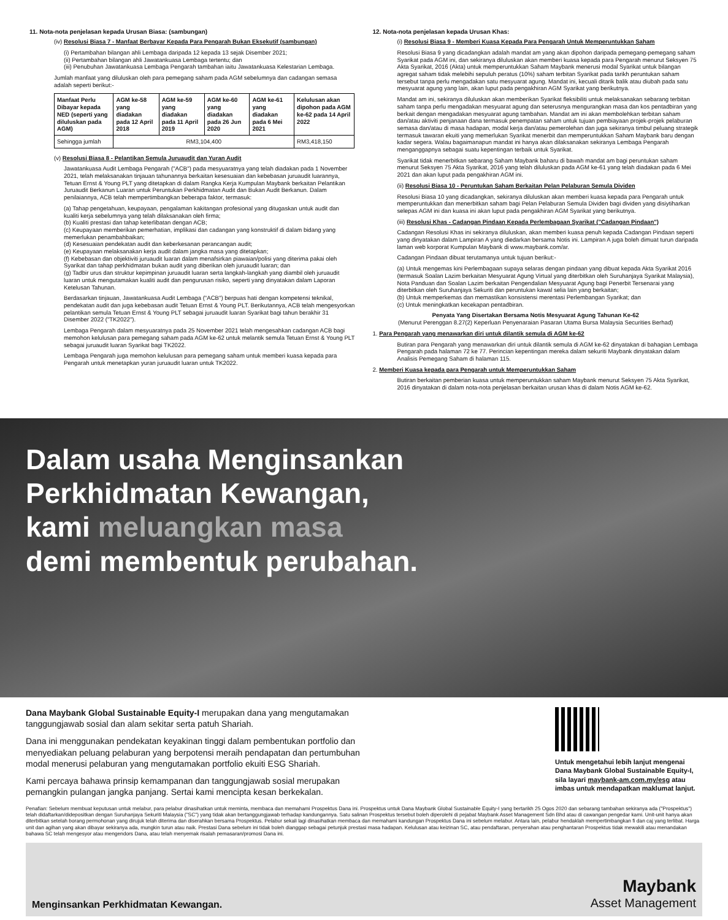11. Nota-nota penjelasan kepada Urusan Biasa: (sambungan)
(iv) Resolusi Biasa 7 - Manfaat Berbayar Kepada Para Pengarah Bukan Eksekutif (sambungan)
(i) Pertambahan bilangan ahli Lembaga daripada 12 kepada 13 sejak Disember 2021;
(ii) Pertambahan bilangan ahli Jawatankuasa Lembaga tertentu; dan
(iii) Penubuhan Jawatankuasa Lembaga Pengarah tambahan iaitu Jawatankuasa Kelestarian Lembaga.
Jumlah manfaat yang diluluskan oleh para pemegang saham pada AGM sebelumnya dan cadangan semasa adalah seperti berikut:-
| Manfaat Perlu Dibayar kepada NED (seperti yang diluluskan pada AGM) | AGM ke-58 yang diadakan pada 12 April 2018 | AGM ke-59 yang diadakan pada 11 April 2019 | AGM ke-60 yang diadakan pada 26 Jun 2020 | AGM ke-61 yang diadakan pada 6 Mei 2021 | Kelulusan akan dipohon pada AGM ke-62 pada 14 April 2022 |
| --- | --- | --- | --- | --- | --- |
| Sehingga jumlah | RM3,104,400 | | | | RM3,418,150 |
(v) Resolusi Biasa 8 - Pelantikan Semula Juruaudit dan Yuran Audit
Jawatankuasa Audit Lembaga Pengarah ("ACB") pada mesyuaratnya yang telah diadakan pada 1 November 2021, telah melaksanakan tinjauan tahunannya berkaitan kesesuaian dan kebebasan juruaudit luarannya, Tetuan Ernst & Young PLT yang ditetapkan di dalam Rangka Kerja Kumpulan Maybank berkaitan Pelantikan Juruaudit Berkanun Luaran untuk Peruntukan Perkhidmatan Audit dan Bukan Audit Berkanun. Dalam penilaiannya, ACB telah mempertimbangkan beberapa faktor, termasuk:
(a) Tahap pengetahuan, keupayaan, pengalaman kakitangan profesional yang ditugaskan untuk audit dan kualiti kerja sebelumnya yang telah dilaksanakan oleh firma;
(b) Kualiti prestasi dan tahap keterlibatan dengan ACB;
(c) Keupayaan memberikan pemerhatian, implikasi dan cadangan yang konstruktif di dalam bidang yang memerlukan penambahbaikan;
(d) Kesesuaian pendekatan audit dan keberkesanan perancangan audit;
(e) Keupayaan melaksanakan kerja audit dalam jangka masa yang ditetapkan;
(f) Kebebasan dan objektiviti juruaudit luaran dalam menafsirkan piawaian/polisi yang diterima pakai oleh Syarikat dan tahap perkhidmatan bukan audit yang diberikan oleh juruaudit luaran; dan
(g) Tadbir urus dan struktur kepimpinan juruaudit luaran serta langkah-langkah yang diambil oleh juruaudit luaran untuk mengutamakan kualiti audit dan pengurusan risiko, seperti yang dinyatakan dalam Laporan Ketelusan Tahunan.
Berdasarkan tinjauan, Jawatankuasa Audit Lembaga ("ACB") berpuas hati dengan kompetensi teknikal, pendekatan audit dan juga kebebasan audit Tetuan Ernst & Young PLT. Berikutannya, ACB telah mengesyorkan pelantikan semula Tetuan Ernst & Young PLT sebagai juruaudit luaran Syarikat bagi tahun berakhir 31 Disember 2022 ("TK2022").
Lembaga Pengarah dalam mesyuaratnya pada 25 November 2021 telah mengesahkan cadangan ACB bagi memohon kelulusan para pemegang saham pada AGM ke-62 untuk melantik semula Tetuan Ernst & Young PLT sebagai juruaudit luaran Syarikat bagi TK2022.
Lembaga Pengarah juga memohon kelulusan para pemegang saham untuk memberi kuasa kepada para Pengarah untuk menetapkan yuran juruaudit luaran untuk TK2022.
12. Nota-nota penjelasan kepada Urusan Khas:
(i) Resolusi Biasa 9 - Memberi Kuasa Kepada Para Pengarah Untuk Memperuntukkan Saham
Resolusi Biasa 9 yang dicadangkan adalah mandat am yang akan dipohon daripada pemegang-pemegang saham Syarikat pada AGM ini, dan sekiranya diluluskan akan memberi kuasa kepada para Pengarah menurut Seksyen 75 Akta Syarikat, 2016 (Akta) untuk memperuntukkan Saham Maybank menerusi modal Syarikat untuk bilangan agregat saham tidak melebihi sepuluh peratus (10%) saham terbitan Syarikat pada tarikh peruntukan saham tersebut tanpa perlu mengadakan satu mesyuarat agung. Mandat ini, kecuali ditarik balik atau diubah pada satu mesyuarat agung yang lain, akan luput pada pengakhiran AGM Syarikat yang berikutnya.
Mandat am ini, sekiranya diluluskan akan memberikan Syarikat fleksibiliti untuk melaksanakan sebarang terbitan saham tanpa perlu mengadakan mesyuarat agung dan seterusnya mengurangkan masa dan kos pentadbiran yang berkait dengan mengadakan mesyuarat agung tambahan. Mandat am ini akan membolehkan terbitan saham dan/atau aktiviti penjanaan dana termasuk penempatan saham untuk tujuan pembiayaan projek-projek pelaburan semasa dan/atau di masa hadapan, modal kerja dan/atau pemerolehan dan juga sekiranya timbul peluang strategik termasuk tawaran ekuiti yang memerlukan Syarikat menerbit dan memperuntukkan Saham Maybank baru dengan kadar segera. Walau bagaimanapun mandat ini hanya akan dilaksanakan sekiranya Lembaga Pengarah menganggapnya sebagai suatu kepentingan terbaik untuk Syarikat.
Syarikat tidak menerbitkan sebarang Saham Maybank baharu di bawah mandat am bagi peruntukan saham menurut Seksyen 75 Akta Syarikat, 2016 yang telah diluluskan pada AGM ke-61 yang telah diadakan pada 6 Mei 2021 dan akan luput pada pengakhiran AGM ini.
(ii) Resolusi Biasa 10 - Peruntukan Saham Berkaitan Pelan Pelaburan Semula Dividen
Resolusi Biasa 10 yang dicadangkan, sekiranya diluluskan akan memberi kuasa kepada para Pengarah untuk memperuntukkan dan menerbitkan saham bagi Pelan Pelaburan Semula Dividen bagi dividen yang disiytiharkan selepas AGM ini dan kuasa ini akan luput pada pengakhiran AGM Syarikat yang berikutnya.
(iii) Resolusi Khas - Cadangan Pindaan Kepada Perlembagaan Syarikat ("Cadangan Pindaan")
Cadangan Resolusi Khas ini sekiranya diluluskan, akan memberi kuasa penuh kepada Cadangan Pindaan seperti yang dinyatakan dalam Lampiran A yang diedarkan bersama Notis ini. Lampiran A juga boleh dimuat turun daripada laman web korporat Kumpulan Maybank di www.maybank.com/ar.
Cadangan Pindaan dibuat terutamanya untuk tujuan berikut:-
(a) Untuk mengemas kini Perlembagaan supaya selaras dengan pindaan yang dibuat kepada Akta Syarikat 2016 (termasuk Soalan Lazim berkaitan Mesyuarat Agung Virtual yang diterbitkan oleh Suruhanjaya Syarikat Malaysia), Nota Panduan dan Soalan Lazim berkaitan Pengendalian Mesyuarat Agung bagi Penerbit Tersenarai yang diterbitkan oleh Suruhanjaya Sekuriti dan peruntukan kawal selia lain yang berkaitan;
(b) Untuk memperkemas dan memastikan konsistensi merentasi Perlembangan Syarikat; dan
(c) Untuk meningkatkan kecekapan pentadbiran.
Penyata Yang Disertakan Bersama Notis Mesyuarat Agung Tahunan Ke-62
(Menurut Perenggan 8.27(2) Keperluan Penyenaraian Pasaran Utama Bursa Malaysia Securities Berhad)
1. Para Pengarah yang menawarkan diri untuk dilantik semula di AGM ke-62
Butiran para Pengarah yang menawarkan diri untuk dilantik semula di AGM ke-62 dinyatakan di bahagian Lembaga Pengarah pada halaman 72 ke 77. Perincian kepentingan mereka dalam sekuriti Maybank dinyatakan dalam Analisis Pemegang Saham di halaman 115.
2. Memberi Kuasa kepada para Pengarah untuk Memperuntukkan Saham
Butiran berkaitan pemberian kuasa untuk memperuntukkan saham Maybank menurut Seksyen 75 Akta Syarikat, 2016 dinyatakan di dalam nota-nota penjelasan berkaitan urusan khas di dalam Notis AGM ke-62.
Dalam usaha Menginsankan
Perkhidmatan Kewangan,
kami meluangkan masa
demi membentuk perubahan.
Dana Maybank Global Sustainable Equity-I merupakan dana yang mengutamakan tanggungjawab sosial dan alam sekitar serta patuh Shariah.
Dana ini menggunakan pendekatan keyakinan tinggi dalam pembentukan portfolio dan menyediakan peluang pelaburan yang berpotensi meraih pendapatan dan pertumbuhan modal menerusi pelaburan yang mengutamakan portfolio ekuiti ESG Shariah.
Kami percaya bahawa prinsip kemampanan dan tanggungjawab sosial merupakan pemangkin pulangan jangka panjang. Sertai kami mencipta kesan berkekalan.
Untuk mengetahui lebih lanjut mengenai Dana Maybank Global Sustainable Equity-I, sila layari maybank-am.com.my/esg atau imbas untuk mendapatkan maklumat lanjut.
Penafian: Sebelum membuat keputusan untuk melabur, para pelabur dinasihatkan untuk meminta, membaca dan memahami Prospektus Dana ini. Prospektus untuk Dana Maybank Global Sustainable Equity-I yang bertarikh 25 Ogos 2020 dan sebarang tambahan sekiranya ada ("Prospektus") telah didaftarkan/didepositkan dengan Suruhanjaya Sekuriti Malaysia ("SC") yang tidak akan bertanggungjawab terhadap kandungannya. Satu salinan Prospektus tersebut boleh diperolehi di pejabat Maybank Asset Management Sdn Bhd atau di cawangan pengedar kami. Unit-unit hanya akan diterbitkan setelah borang permohonan yang dirujuk telah diterima dan diserahkan bersama Prospektus. Pelabur sekali lagi dinasihatkan membaca dan memahami kandungan Prospektus Dana ini sebelum melabur. Antara lain, pelabur hendaklah mempertimbangkan fi dan caj yang terlibat. Harga unit dan agihan yang akan dibayar sekiranya ada, mungkin turun atau naik. Prestasi Dana sebelum ini tidak boleh dianggap sebagai petunjuk prestasi masa hadapan. Kelulusan atau keizinan SC, atau pendaftaran, penyerahan atau penghantaran Prospektus tidak mewakili atau menandakan bahawa SC telah mengesyor atau mengendors Dana, atau telah menyemak risalah pemasaran/promosi Dana ini.
Menginsankan Perkhidmatan Kewangan. Maybank
Asset Management